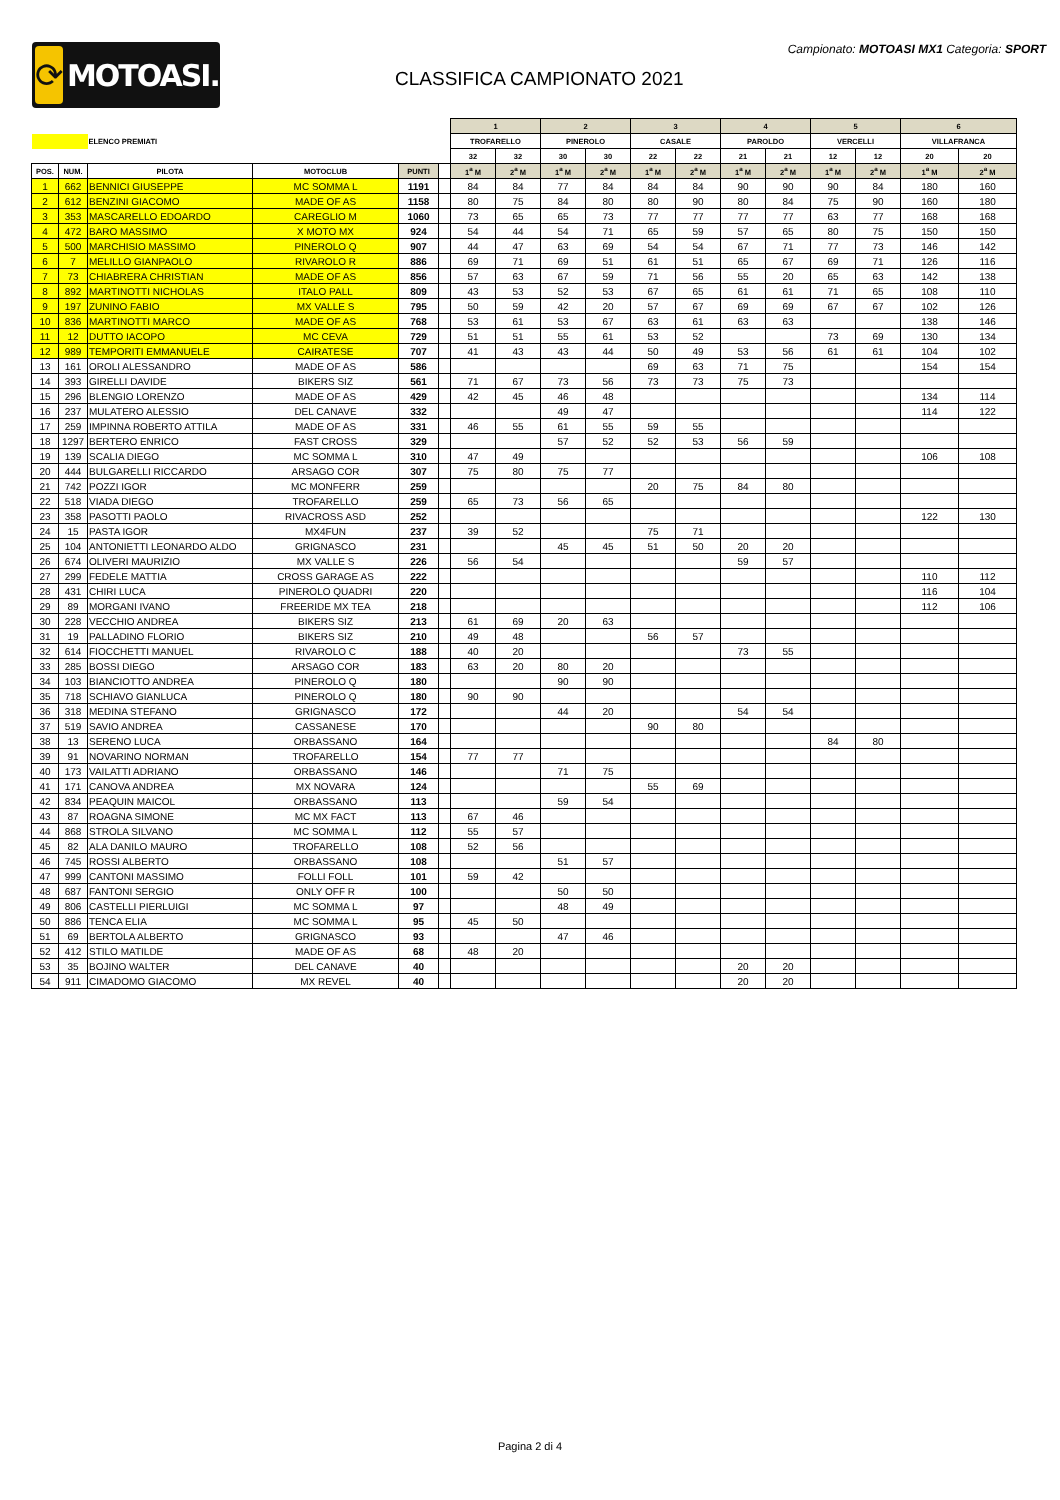⟳
MOTOASI.IT
Campionato: MOTOASI MX1 Categoria: SPORT
CLASSIFICA CAMPIONATO 2021
| | | | | | | 1 | | 2 | | 3 | | 4 | | 5 | | 6 | |
| | | ELENCO PREMIATI | | | | TROFARELLO | | PINEROLO | | CASALE | | PAROLDO | | VERCELLI | | VILLAFRANCA | |
| | | | | | | 32 | 32 | 30 | 30 | 22 | 22 | 21 | 21 | 12 | 12 | 20 | 20 |
| POS. | NUM. | PILOTA | MOTOCLUB | PUNTI | | 1<sup>a</sup> M | 2<sup>a</sup> M | 1<sup>a</sup> M | 2<sup>a</sup> M | 1<sup>a</sup> M | 2<sup>a</sup> M | 1<sup>a</sup> M | 2<sup>a</sup> M | 1<sup>a</sup> M | 2<sup>a</sup> M | 1<sup>a</sup> M | 2<sup>a</sup> M |
| 1 | 662 | BENNICI GIUSEPPE | MC SOMMA L | 1191 | | 84 | 84 | 77 | 84 | 84 | 84 | 90 | 90 | 90 | 84 | 180 | 160 |
| 2 | 612 | BENZINI GIACOMO | MADE OF AS | 1158 | | 80 | 75 | 84 | 80 | 80 | 90 | 80 | 84 | 75 | 90 | 160 | 180 |
| 3 | 353 | MASCARELLO EDOARDO | CAREGLIO M | 1060 | | 73 | 65 | 65 | 73 | 77 | 77 | 77 | 77 | 63 | 77 | 168 | 168 |
| 4 | 472 | BARO MASSIMO | X MOTO MX | 924 | | 54 | 44 | 54 | 71 | 65 | 59 | 57 | 65 | 80 | 75 | 150 | 150 |
| 5 | 500 | MARCHISIO MASSIMO | PINEROLO Q | 907 | | 44 | 47 | 63 | 69 | 54 | 54 | 67 | 71 | 77 | 73 | 146 | 142 |
| 6 | 7 | MELILLO GIANPAOLO | RIVAROLO R | 886 | | 69 | 71 | 69 | 51 | 61 | 51 | 65 | 67 | 69 | 71 | 126 | 116 |
| 7 | 73 | CHIABRERA CHRISTIAN | MADE OF AS | 856 | | 57 | 63 | 67 | 59 | 71 | 56 | 55 | 20 | 65 | 63 | 142 | 138 |
| 8 | 892 | MARTINOTTI NICHOLAS | ITALO PALL | 809 | | 43 | 53 | 52 | 53 | 67 | 65 | 61 | 61 | 71 | 65 | 108 | 110 |
| 9 | 197 | ZUNINO FABIO | MX VALLE S | 795 | | 50 | 59 | 42 | 20 | 57 | 67 | 69 | 69 | 67 | 67 | 102 | 126 |
| 10 | 836 | MARTINOTTI MARCO | MADE OF AS | 768 | | 53 | 61 | 53 | 67 | 63 | 61 | 63 | 63 | | | 138 | 146 |
| 11 | 12 | DUTTO IACOPO | MC CEVA | 729 | | 51 | 51 | 55 | 61 | 53 | 52 | | | 73 | 69 | 130 | 134 |
| 12 | 989 | TEMPORITI EMMANUELE | CAIRATESE | 707 | | 41 | 43 | 43 | 44 | 50 | 49 | 53 | 56 | 61 | 61 | 104 | 102 |
| 13 | 161 | OROLI ALESSANDRO | MADE OF AS | 586 | | | | | | 69 | 63 | 71 | 75 | | | 154 | 154 |
| 14 | 393 | GIRELLI DAVIDE | BIKERS SIZ | 561 | | 71 | 67 | 73 | 56 | 73 | 73 | 75 | 73 | | | | |
| 15 | 296 | BLENGIO LORENZO | MADE OF AS | 429 | | 42 | 45 | 46 | 48 | | | | | | | 134 | 114 |
| 16 | 237 | MULATERO ALESSIO | DEL CANAVE | 332 | | | | 49 | 47 | | | | | | | 114 | 122 |
| 17 | 259 | IMPINNA ROBERTO ATTILA | MADE OF AS | 331 | | 46 | 55 | 61 | 55 | 59 | 55 | | | | | | |
| 18 | 1297 | BERTERO ENRICO | FAST CROSS | 329 | | | | 57 | 52 | 52 | 53 | 56 | 59 | | | | |
| 19 | 139 | SCALIA DIEGO | MC SOMMA L | 310 | | 47 | 49 | | | | | | | | | 106 | 108 |
| 20 | 444 | BULGARELLI RICCARDO | ARSAGO COR | 307 | | 75 | 80 | 75 | 77 | | | | | | | | |
| 21 | 742 | POZZI IGOR | MC MONFERR | 259 | | | | | | 20 | 75 | 84 | 80 | | | | |
| 22 | 518 | VIADA DIEGO | TROFARELLO | 259 | | 65 | 73 | 56 | 65 | | | | | | | | |
| 23 | 358 | PASOTTI PAOLO | RIVACROSS ASD | 252 | | | | | | | | | | | | 122 | 130 |
| 24 | 15 | PASTA IGOR | MX4FUN | 237 | | 39 | 52 | | | 75 | 71 | | | | | | |
| 25 | 104 | ANTONIETTI LEONARDO ALDO | GRIGNASCO | 231 | | | | 45 | 45 | 51 | 50 | 20 | 20 | | | | |
| 26 | 674 | OLIVERI MAURIZIO | MX VALLE S | 226 | | 56 | 54 | | | | | 59 | 57 | | | | |
| 27 | 299 | FEDELE MATTIA | CROSS GARAGE AS | 222 | | | | | | | | | | | | 110 | 112 |
| 28 | 431 | CHIRI LUCA | PINEROLO QUADRI | 220 | | | | | | | | | | | | 116 | 104 |
| 29 | 89 | MORGANI IVANO | FREERIDE MX TEA | 218 | | | | | | | | | | | | 112 | 106 |
| 30 | 228 | VECCHIO ANDREA | BIKERS SIZ | 213 | | 61 | 69 | 20 | 63 | | | | | | | | |
| 31 | 19 | PALLADINO FLORIO | BIKERS SIZ | 210 | | 49 | 48 | | | 56 | 57 | | | | | | |
| 32 | 614 | FIOCCHETTI MANUEL | RIVAROLO C | 188 | | 40 | 20 | | | | | 73 | 55 | | | | |
| 33 | 285 | BOSSI DIEGO | ARSAGO COR | 183 | | 63 | 20 | 80 | 20 | | | | | | | | |
| 34 | 103 | BIANCIOTTO ANDREA | PINEROLO Q | 180 | | | | 90 | 90 | | | | | | | | |
| 35 | 718 | SCHIAVO GIANLUCA | PINEROLO Q | 180 | | 90 | 90 | | | | | | | | | | |
| 36 | 318 | MEDINA STEFANO | GRIGNASCO | 172 | | | | 44 | 20 | | | 54 | 54 | | | | |
| 37 | 519 | SAVIO ANDREA | CASSANESE | 170 | | | | | | 90 | 80 | | | | | | |
| 38 | 13 | SERENO LUCA | ORBASSANO | 164 | | | | | | | | | | 84 | 80 | | |
| 39 | 91 | NOVARINO NORMAN | TROFARELLO | 154 | | 77 | 77 | | | | | | | | | | |
| 40 | 173 | VAILATTI ADRIANO | ORBASSANO | 146 | | | | 71 | 75 | | | | | | | | |
| 41 | 171 | CANOVA ANDREA | MX NOVARA | 124 | | | | | | 55 | 69 | | | | | | |
| 42 | 834 | PEAQUIN MAICOL | ORBASSANO | 113 | | | | 59 | 54 | | | | | | | | |
| 43 | 87 | ROAGNA SIMONE | MC MX FACT | 113 | | 67 | 46 | | | | | | | | | | |
| 44 | 868 | STROLA SILVANO | MC SOMMA L | 112 | | 55 | 57 | | | | | | | | | | |
| 45 | 82 | ALA DANILO MAURO | TROFARELLO | 108 | | 52 | 56 | | | | | | | | | | |
| 46 | 745 | ROSSI ALBERTO | ORBASSANO | 108 | | | | 51 | 57 | | | | | | | | |
| 47 | 999 | CANTONI MASSIMO | FOLLI FOLL | 101 | | 59 | 42 | | | | | | | | | | |
| 48 | 687 | FANTONI SERGIO | ONLY OFF R | 100 | | | | 50 | 50 | | | | | | | | |
| 49 | 806 | CASTELLI PIERLUIGI | MC SOMMA L | 97 | | | | 48 | 49 | | | | | | | | |
| 50 | 886 | TENCA ELIA | MC SOMMA L | 95 | | 45 | 50 | | | | | | | | | | |
| 51 | 69 | BERTOLA ALBERTO | GRIGNASCO | 93 | | | | 47 | 46 | | | | | | | | |
| 52 | 412 | STILO MATILDE | MADE OF AS | 68 | | 48 | 20 | | | | | | | | | | |
| 53 | 35 | BOJINO WALTER | DEL CANAVE | 40 | | | | | | | | 20 | 20 | | | | |
| 54 | 911 | CIMADOMO GIACOMO | MX REVEL | 40 | | | | | | | | 20 | 20 | | | | |
Pagina 2 di 4